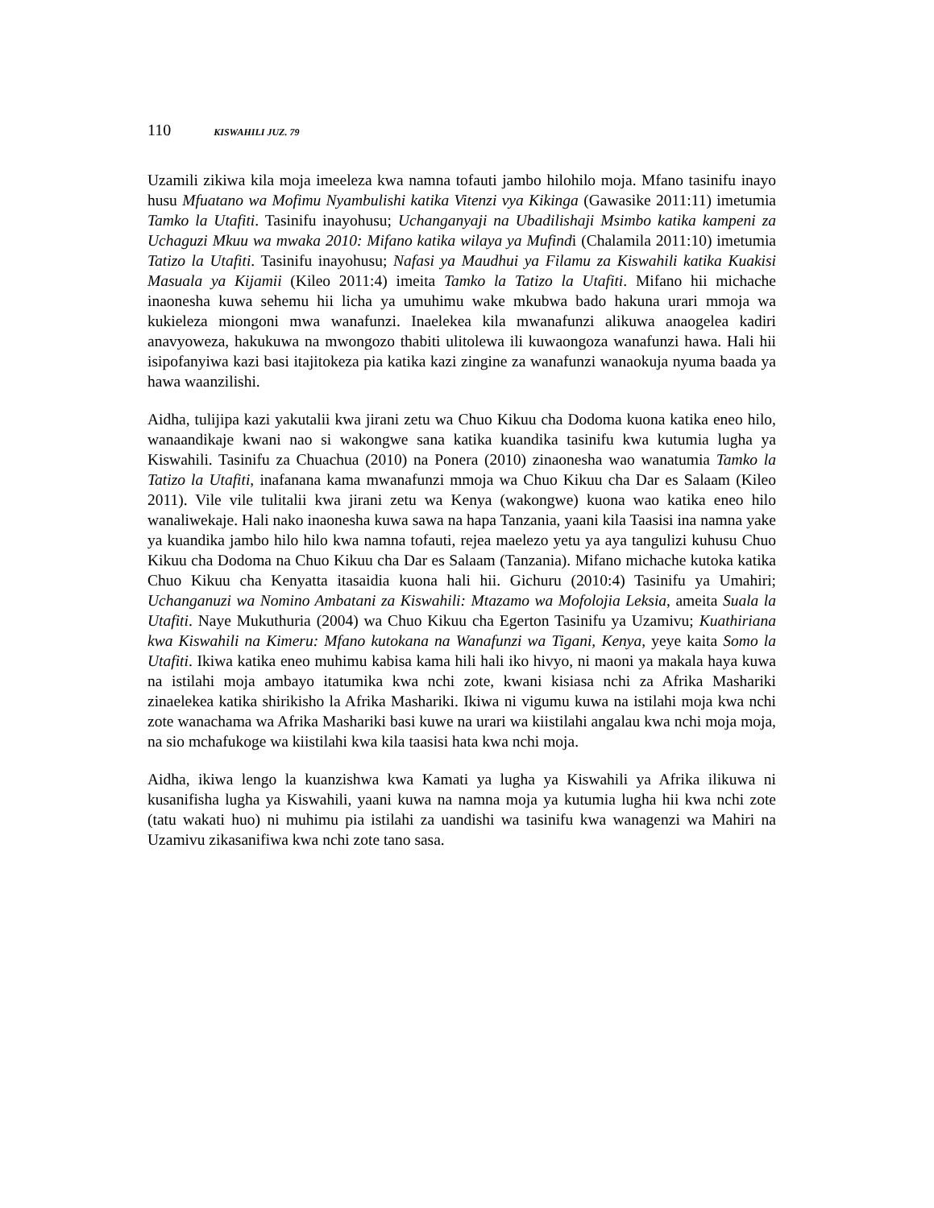110 KISWAHILI JUZ. 79
Uzamili zikiwa kila moja imeeleza kwa namna tofauti jambo hilohilo moja. Mfano tasinifu inayo husu Mfuatano wa Mofimu Nyambulishi katika Vitenzi vya Kikinga (Gawasike 2011:11) imetumia Tamko la Utafiti. Tasinifu inayohusu; Uchanganyaji na Ubadilishaji Msimbo katika kampeni za Uchaguzi Mkuu wa mwaka 2010: Mifano katika wilaya ya Mufindi (Chalamila 2011:10) imetumia Tatizo la Utafiti. Tasinifu inayohusu; Nafasi ya Maudhui ya Filamu za Kiswahili katika Kuakisi Masuala ya Kijamii (Kileo 2011:4) imeita Tamko la Tatizo la Utafiti. Mifano hii michache inaonesha kuwa sehemu hii licha ya umuhimu wake mkubwa bado hakuna urari mmoja wa kukieleza miongoni mwa wanafunzi. Inaelekea kila mwanafunzi alikuwa anaogelea kadiri anavyoweza, hakukuwa na mwongozo thabiti ulitolewa ili kuwaongoza wanafunzi hawa. Hali hii isipofanyiwa kazi basi itajitokeza pia katika kazi zingine za wanafunzi wanaokuja nyuma baada ya hawa waanzilishi.
Aidha, tulijipa kazi yakutalii kwa jirani zetu wa Chuo Kikuu cha Dodoma kuona katika eneo hilo, wanaandikaje kwani nao si wakongwe sana katika kuandika tasinifu kwa kutumia lugha ya Kiswahili. Tasinifu za Chuachua (2010) na Ponera (2010) zinaonesha wao wanatumia Tamko la Tatizo la Utafiti, inafanana kama mwanafunzi mmoja wa Chuo Kikuu cha Dar es Salaam (Kileo 2011). Vile vile tulitalii kwa jirani zetu wa Kenya (wakongwe) kuona wao katika eneo hilo wanaliwekaje. Hali nako inaonesha kuwa sawa na hapa Tanzania, yaani kila Taasisi ina namna yake ya kuandika jambo hilo hilo kwa namna tofauti, rejea maelezo yetu ya aya tangulizi kuhusu Chuo Kikuu cha Dodoma na Chuo Kikuu cha Dar es Salaam (Tanzania). Mifano michache kutoka katika Chuo Kikuu cha Kenyatta itasaidia kuona hali hii. Gichuru (2010:4) Tasinifu ya Umahiri; Uchanganuzi wa Nomino Ambatani za Kiswahili: Mtazamo wa Mofolojia Leksia, ameita Suala la Utafiti. Naye Mukuthuria (2004) wa Chuo Kikuu cha Egerton Tasinifu ya Uzamivu; Kuathiriana kwa Kiswahili na Kimeru: Mfano kutokana na Wanafunzi wa Tigani, Kenya, yeye kaita Somo la Utafiti. Ikiwa katika eneo muhimu kabisa kama hili hali iko hivyo, ni maoni ya makala haya kuwa na istilahi moja ambayo itatumika kwa nchi zote, kwani kisiasa nchi za Afrika Mashariki zinaelekea katika shirikisho la Afrika Mashariki. Ikiwa ni vigumu kuwa na istilahi moja kwa nchi zote wanachama wa Afrika Mashariki basi kuwe na urari wa kiistilahi angalau kwa nchi moja moja, na sio mchafukoge wa kiistilahi kwa kila taasisi hata kwa nchi moja.
Aidha, ikiwa lengo la kuanzishwa kwa Kamati ya lugha ya Kiswahili ya Afrika ilikuwa ni kusanifisha lugha ya Kiswahili, yaani kuwa na namna moja ya kutumia lugha hii kwa nchi zote (tatu wakati huo) ni muhimu pia istilahi za uandishi wa tasinifu kwa wanagenzi wa Mahiri na Uzamivu zikasanifiwa kwa nchi zote tano sasa.